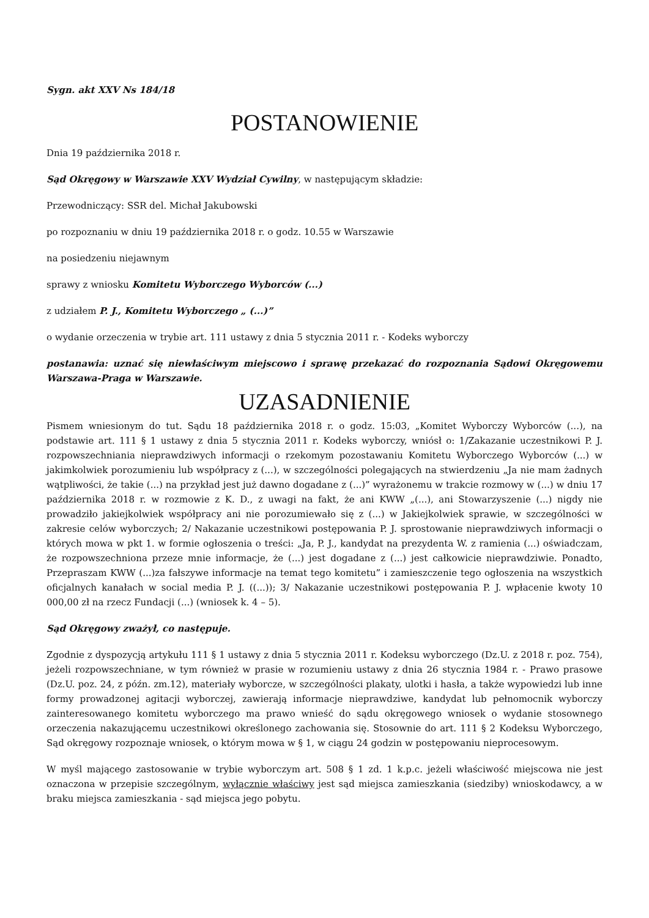Sygn. akt XXV Ns 184/18
POSTANOWIENIE
Dnia 19 października 2018 r.
Sąd Okręgowy w Warszawie XXV Wydział Cywilny, w następującym składzie:
Przewodniczący: SSR del. Michał Jakubowski
po rozpoznaniu w dniu 19 października 2018 r. o godz. 10.55 w Warszawie
na posiedzeniu niejawnym
sprawy z wniosku Komitetu Wyborczego Wyborców (...)
z udziałem P. J., Komitetu Wyborczego „ (...)”
o wydanie orzeczenia w trybie art. 111 ustawy z dnia 5 stycznia 2011 r. - Kodeks wyborczy
postanawia: uznać się niewłaściwym miejscowo i sprawę przekazać do rozpoznania Sądowi Okręgowemu Warszawa-Praga w Warszawie.
UZASADNIENIE
Pismem wniesionym do tut. Sądu 18 października 2018 r. o godz. 15:03, „Komitet Wyborczy Wyborców (...), na podstawie art. 111 § 1 ustawy z dnia 5 stycznia 2011 r. Kodeks wyborczy, wniósł o: 1/Zakazanie uczestnikowi P. J. rozpowszechniania nieprawdziwych informacji o rzekomym pozostawaniu Komitetu Wyborczego Wyborców (...) w jakimkolwiek porozumieniu lub współpracy z (...), w szczególności polegających na stwierdzeniu „Ja nie mam żadnych wątpliwości, że takie (...) na przykład jest już dawno dogadane z (...)” wyrażonemu w trakcie rozmowy w (...) w dniu 17 października 2018 r. w rozmowie z K. D., z uwagi na fakt, że ani KWW „(...), ani Stowarzyszenie (...) nigdy nie prowadziło jakiejkolwiek współpracy ani nie porozumiewało się z (...) w Jakiejkolwiek sprawie, w szczególności w zakresie celów wyborczych; 2/ Nakazanie uczestnikowi postępowania P. J. sprostowanie nieprawdziwych informacji o których mowa w pkt 1. w formie ogłoszenia o treści: „Ja, P. J., kandydat na prezydenta W. z ramienia (...) oświadczam, że rozpowszechniona przeze mnie informacje, że (...) jest dogadane z (...) jest całkowicie nieprawdziwie. Ponadto, Przepraszam KWW (...)za fałszywe informacje na temat tego komitetu” i zamieszczenie tego ogłoszenia na wszystkich oficjalnych kanałach w social media P. J. ((...)); 3/ Nakazanie uczestnikowi postępowania P. J. wpłacenie kwoty 10 000,00 zł na rzecz Fundacji (...) (wniosek k. 4 – 5).
Sąd Okręgowy zważył, co następuje.
Zgodnie z dyspozycją artykułu 111 § 1 ustawy z dnia 5 stycznia 2011 r. Kodeksu wyborczego (Dz.U. z 2018 r. poz. 754), jeżeli rozpowszechniane, w tym również w prasie w rozumieniu ustawy z dnia 26 stycznia 1984 r. - Prawo prasowe (Dz.U. poz. 24, z późn. zm.12), materiały wyborcze, w szczególności plakaty, ulotki i hasła, a także wypowiedzi lub inne formy prowadzonej agitacji wyborczej, zawierają informacje nieprawdziwe, kandydat lub pełnomocnik wyborczy zainteresowanego komitetu wyborczego ma prawo wnieść do sądu okręgowego wniosek o wydanie stosownego orzeczenia nakazującemu uczestnikowi określonego zachowania się. Stosownie do art. 111 § 2 Kodeksu Wyborczego, Sąd okręgowy rozpoznaje wniosek, o którym mowa w § 1, w ciągu 24 godzin w postępowaniu nieprocesowym.
W myśl mającego zastosowanie w trybie wyborczym art. 508 § 1 zd. 1 k.p.c. jeżeli właściwość miejscowa nie jest oznaczona w przepisie szczególnym, wyłącznie właściwy jest sąd miejsca zamieszkania (siedziby) wnioskodawcy, a w braku miejsca zamieszkania - sąd miejsca jego pobytu.